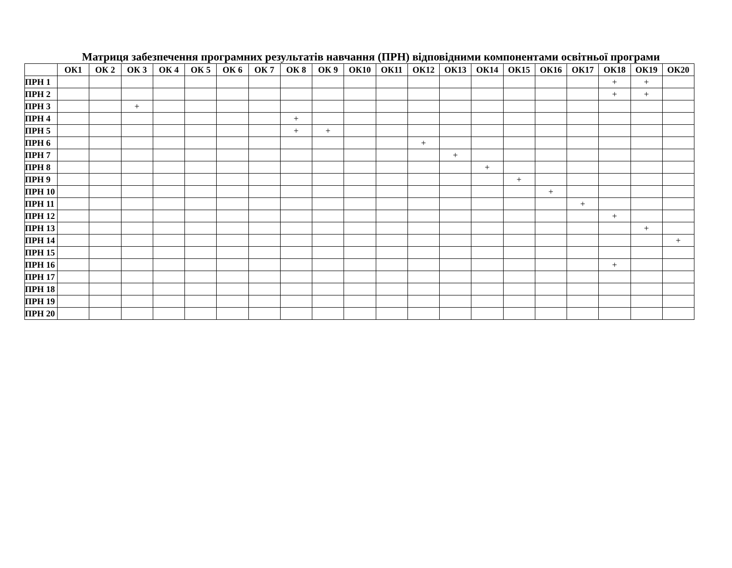Матриця забезпечення програмних результатів навчання (ПРН) відповідними компонентами освітньої програми
| | ОК1 | ОК 2 | ОК 3 | ОК 4 | ОК 5 | ОК 6 | ОК 7 | ОК 8 | ОК 9 | ОК10 | ОК11 | ОК12 | ОК13 | ОК14 | ОК15 | ОК16 | ОК17 | ОК18 | ОК19 | ОК20 |
| --- | --- | --- | --- | --- | --- | --- | --- | --- | --- | --- | --- | --- | --- | --- | --- | --- | --- | --- | --- | --- |
| ПРН 1 | | | | | | | | | | | | | | | | | | + | + | |
| ПРН 2 | | | | | | | | | | | | | | | | | | + | + | |
| ПРН 3 | | | + | | | | | | | | | | | | | | | | | |
| ПРН 4 | | | | | | | | + | | | | | | | | | | | | |
| ПРН 5 | | | | | | | | + | + | | | | | | | | | | | |
| ПРН 6 | | | | | | | | | | | | + | | | | | | | | |
| ПРН 7 | | | | | | | | | | | | | + | | | | | | | |
| ПРН 8 | | | | | | | | | | | | | | + | | | | | | |
| ПРН 9 | | | | | | | | | | | | | | | + | | | | | |
| ПРН 10 | | | | | | | | | | | | | | | | + | | | | |
| ПРН 11 | | | | | | | | | | | | | | | | | + | | | |
| ПРН 12 | | | | | | | | | | | | | | | | | | + | | |
| ПРН 13 | | | | | | | | | | | | | | | | | | | + | |
| ПРН 14 | | | | | | | | | | | | | | | | | | | | + |
| ПРН 15 | | | | | | | | | | | | | | | | | | | | |
| ПРН 16 | | | | | | | | | | | | | | | | | | + | | |
| ПРН 17 | | | | | | | | | | | | | | | | | | | | |
| ПРН 18 | | | | | | | | | | | | | | | | | | | | |
| ПРН 19 | | | | | | | | | | | | | | | | | | | | |
| ПРН 20 | | | | | | | | | | | | | | | | | | | | |